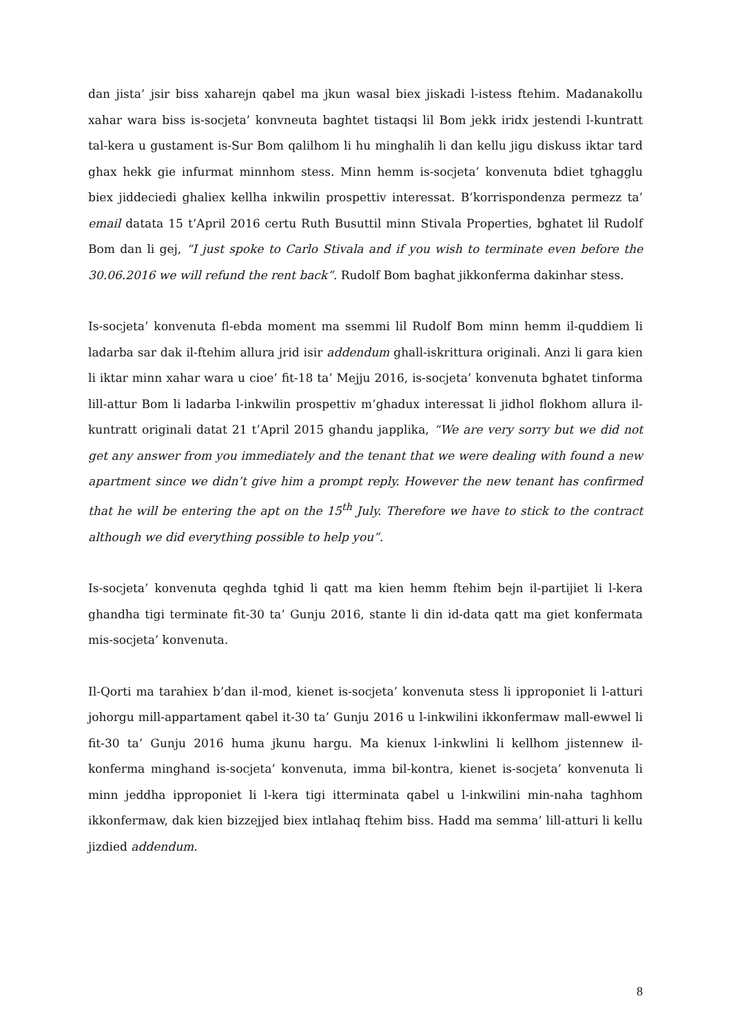dan jista’ jsir biss xaharejn qabel ma jkun wasal biex jiskadi l-istess ftehim. Madanakollu xahar wara biss is-socjeta’ konvneuta baghtet tistaqsi lil Bom jekk iridx jestendi l-kuntratt tal-kera u gustament is-Sur Bom qalilhom li hu minghalih li dan kellu jigu diskuss iktar tard ghax hekk gie infurmat minnhom stess. Minn hemm is-socjeta’ konvenuta bdiet tghagglu biex jiddeciedi ghaliex kellha inkwilin prospettiv interessat. B’korrispondenza permezz ta’ email datata 15 t’April 2016 certu Ruth Busuttil minn Stivala Properties, bghatet lil Rudolf Bom dan li gej, “I just spoke to Carlo Stivala and if you wish to terminate even before the 30.06.2016 we will refund the rent back”. Rudolf Bom baghat jikkonferma dakinhar stess.
Is-socjeta’ konvenuta fl-ebda moment ma ssemmi lil Rudolf Bom minn hemm il-quddiem li ladarba sar dak il-ftehim allura jrid isir addendum ghall-iskrittura originali. Anzi li gara kien li iktar minn xahar wara u cioe’ fit-18 ta’ Mejju 2016, is-socjeta’ konvenuta bghatet tinforma lill-attur Bom li ladarba l-inkwilin prospettiv m’ghadux interessat li jidhol flokhom allura il-kuntratt originali datat 21 t’April 2015 ghandu japplika, “We are very sorry but we did not get any answer from you immediately and the tenant that we were dealing with found a new apartment since we didn’t give him a prompt reply. However the new tenant has confirmed that he will be entering the apt on the 15<sup>th</sup> July. Therefore we have to stick to the contract although we did everything possible to help you”.
Is-socjeta’ konvenuta qeghda tghid li qatt ma kien hemm ftehim bejn il-partijiet li l-kera ghandha tigi terminate fit-30 ta’ Gunju 2016, stante li din id-data qatt ma giet konfermata mis-socjeta’ konvenuta.
Il-Qorti ma tarahiex b’dan il-mod, kienet is-socjeta’ konvenuta stess li ipproponiet li l-atturi johorgu mill-appartament qabel it-30 ta’ Gunju 2016 u l-inkwilini ikkonfermaw mall-ewwel li fit-30 ta’ Gunju 2016 huma jkunu hargu. Ma kienux l-inkwlini li kellhom jistennew il-konferma minghand is-socjeta’ konvenuta, imma bil-kontra, kienet is-socjeta’ konvenuta li minn jeddha ipproponiet li l-kera tigi itterminata qabel u l-inkwilini min-naha taghhom ikkonfermaw, dak kien bizzejjed biex intlahaq ftehim biss. Hadd ma semma’ lill-atturi li kellu jizdied addendum.
8